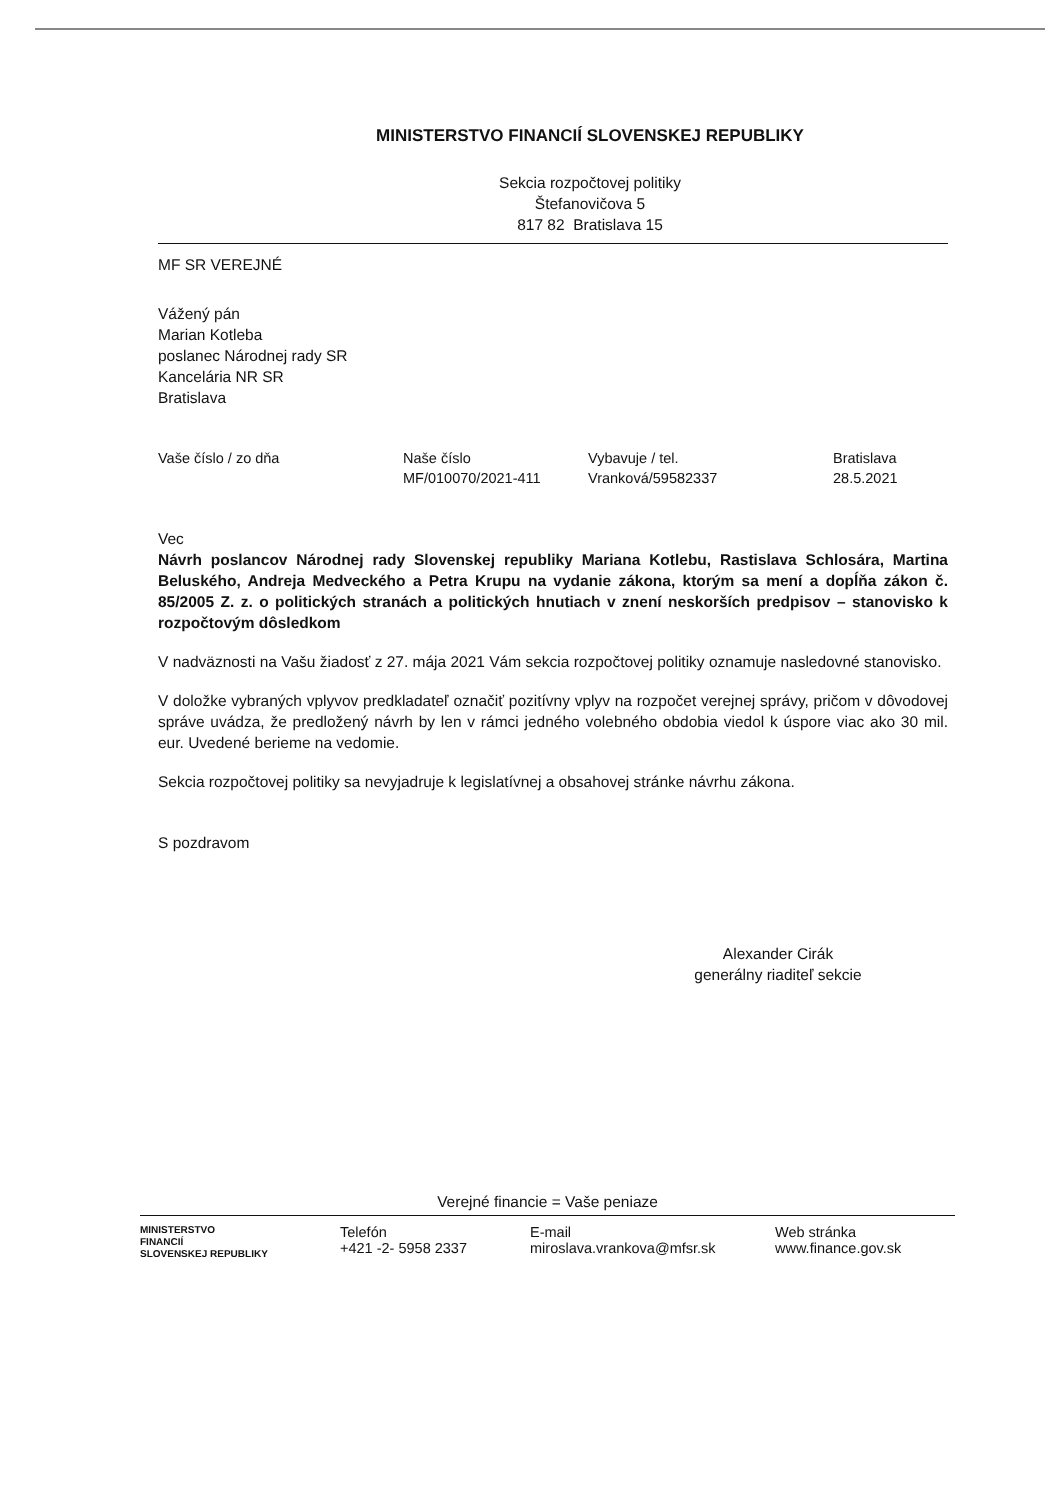MINISTERSTVO FINANCIÍ SLOVENSKEJ REPUBLIKY
Sekcia rozpočtovej politiky
Štefanovičova 5
817 82 Bratislava 15
MF SR VEREJNÉ
Vážený pán
Marian Kotleba
poslanec Národnej rady SR
Kancelária NR SR
Bratislava
| Vaše číslo / zo dňa | Naše číslo | Vybavuje / tel. | Bratislava |
| | MF/010070/2021-411 | Vranková/59582337 | 28.5.2021 |
Vec
Návrh poslancov Národnej rady Slovenskej republiky Mariana Kotlebu, Rastislava Schlosára, Martina Beluského, Andreja Medveckého a Petra Krupu na vydanie zákona, ktorým sa mení a dopĺňa zákon č. 85/2005 Z. z. o politických stranách a politických hnutiach v znení neskorších predpisov – stanovisko k rozpočtovým dôsledkom
V nadväznosti na Vašu žiadosť z 27. mája 2021 Vám sekcia rozpočtovej politiky oznamuje nasledovné stanovisko.
V doložke vybraných vplyvov predkladateľ označiť pozitívny vplyv na rozpočet verejnej správy, pričom v dôvodovej správe uvádza, že predložený návrh by len v rámci jedného volebného obdobia viedol k úspore viac ako 30 mil. eur. Uvedené berieme na vedomie.
Sekcia rozpočtovej politiky sa nevyjadruje k legislatívnej a obsahovej stránke návrhu zákona.
S pozdravom
Alexander Cirák
generálny riaditeľ sekcie
Verejné financie = Vaše peniaze
| MINISTERSTVO FINANCIÍ SLOVENSKEJ REPUBLIKY | Telefón +421 -2- 5958 2337 | E-mail miroslava.vrankova@mfsr.sk | Web stránka www.finance.gov.sk |